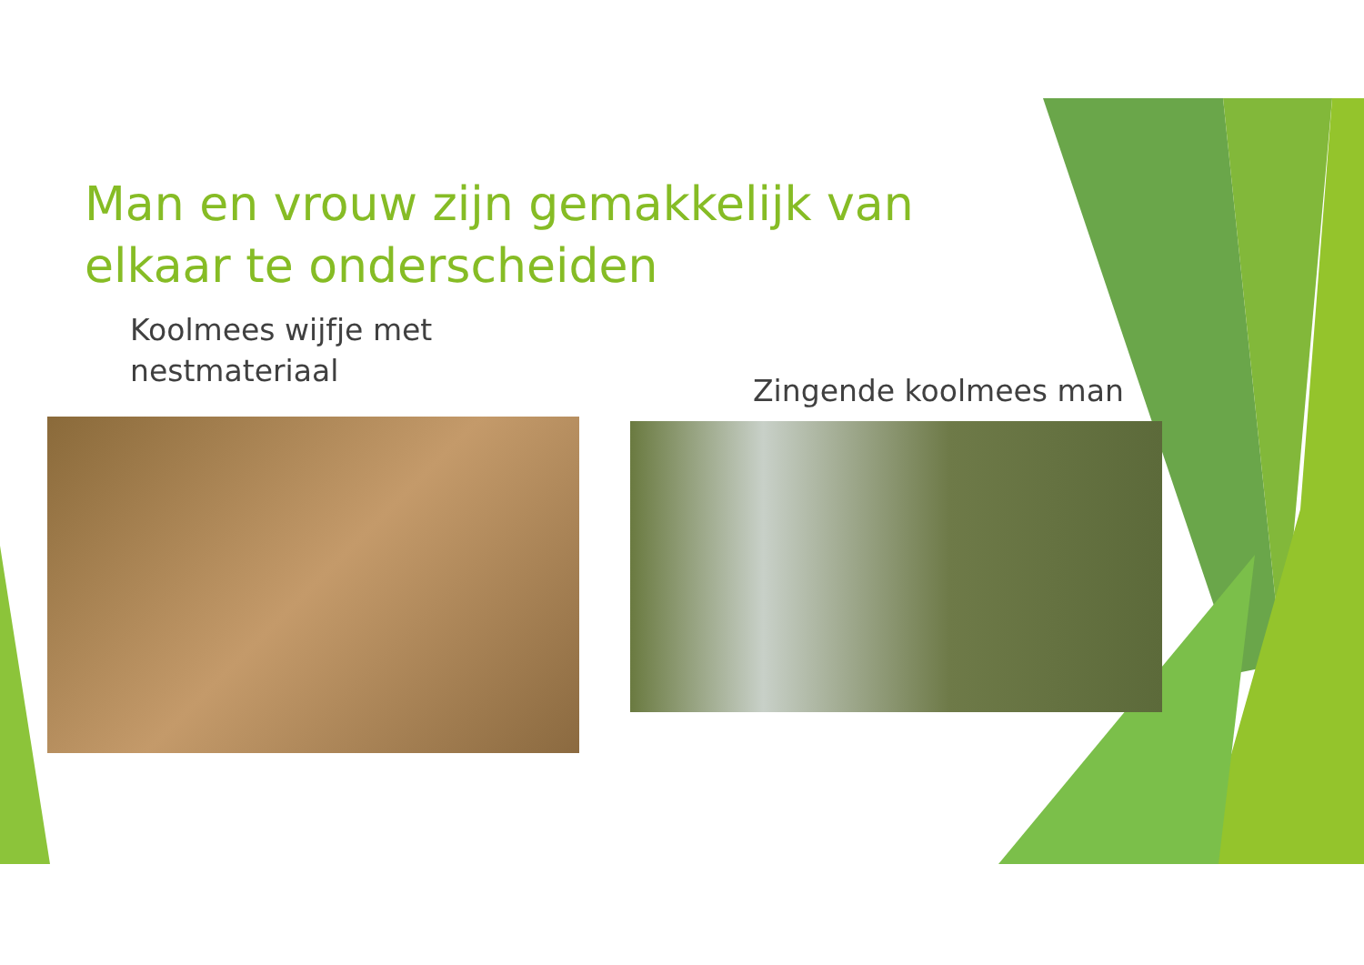Man en vrouw zijn gemakkelijk van elkaar te onderscheiden
Koolmees wijfje met
nestmateriaal
Zingende koolmees man